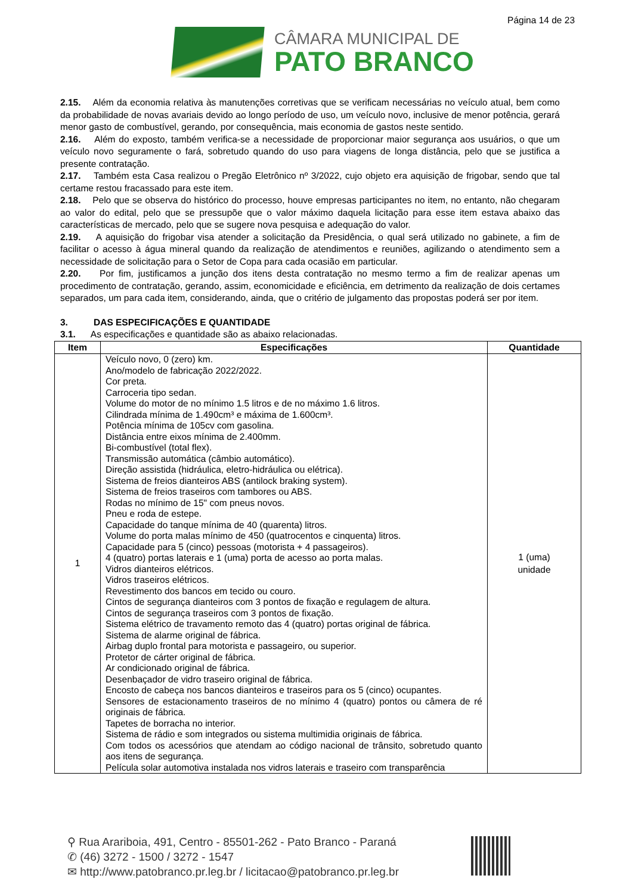Página 14 de 23
CÂMARA MUNICIPAL DE
PATO BRANCO
2.15. Além da economia relativa às manutenções corretivas que se verificam necessárias no veículo atual, bem como da probabilidade de novas avariais devido ao longo período de uso, um veículo novo, inclusive de menor potência, gerará menor gasto de combustível, gerando, por consequência, mais economia de gastos neste sentido.
2.16. Além do exposto, também verifica-se a necessidade de proporcionar maior segurança aos usuários, o que um veículo novo seguramente o fará, sobretudo quando do uso para viagens de longa distância, pelo que se justifica a presente contratação.
2.17. Também esta Casa realizou o Pregão Eletrônico nº 3/2022, cujo objeto era aquisição de frigobar, sendo que tal certame restou fracassado para este item.
2.18. Pelo que se observa do histórico do processo, houve empresas participantes no item, no entanto, não chegaram ao valor do edital, pelo que se pressupõe que o valor máximo daquela licitação para esse item estava abaixo das características de mercado, pelo que se sugere nova pesquisa e adequação do valor.
2.19. A aquisição do frigobar visa atender a solicitação da Presidência, o qual será utilizado no gabinete, a fim de facilitar o acesso à água mineral quando da realização de atendimentos e reuniões, agilizando o atendimento sem a necessidade de solicitação para o Setor de Copa para cada ocasião em particular.
2.20. Por fim, justificamos a junção dos itens desta contratação no mesmo termo a fim de realizar apenas um procedimento de contratação, gerando, assim, economicidade e eficiência, em detrimento da realização de dois certames separados, um para cada item, considerando, ainda, que o critério de julgamento das propostas poderá ser por item.
3. DAS ESPECIFICAÇÕES E QUANTIDADE
3.1. As especificações e quantidade são as abaixo relacionadas.
| Item | Especificações | Quantidade |
| --- | --- | --- |
| 1 | Veículo novo, 0 (zero) km. Ano/modelo de fabricação 2022/2022. Cor preta. Carroceria tipo sedan. Volume do motor de no mínimo 1.5 litros e de no máximo 1.6 litros. Cilindrada mínima de 1.490cm³ e máxima de 1.600cm³. Potência mínima de 105cv com gasolina. Distância entre eixos mínima de 2.400mm. Bi-combustível (total flex). Transmissão automática (câmbio automático). Direção assistida (hidráulica, eletro-hidráulica ou elétrica). Sistema de freios dianteiros ABS (antilock braking system). Sistema de freios traseiros com tambores ou ABS. Rodas no mínimo de 15" com pneus novos. Pneu e roda de estepe. Capacidade do tanque mínima de 40 (quarenta) litros. Volume do porta malas mínimo de 450 (quatrocentos e cinquenta) litros. Capacidade para 5 (cinco) pessoas (motorista + 4 passageiros). 4 (quatro) portas laterais e 1 (uma) porta de acesso ao porta malas. Vidros dianteiros elétricos. Vidros traseiros elétricos. Revestimento dos bancos em tecido ou couro. Cintos de segurança dianteiros com 3 pontos de fixação e regulagem de altura. Cintos de segurança traseiros com 3 pontos de fixação. Sistema elétrico de travamento remoto das 4 (quatro) portas original de fábrica. Sistema de alarme original de fábrica. Airbag duplo frontal para motorista e passageiro, ou superior. Protetor de cárter original de fábrica. Ar condicionado original de fábrica. Desenbaçador de vidro traseiro original de fábrica. Encosto de cabeça nos bancos dianteiros e traseiros para os 5 (cinco) ocupantes. Sensores de estacionamento traseiros de no mínimo 4 (quatro) pontos ou câmera de ré originais de fábrica. Tapetes de borracha no interior. Sistema de rádio e som integrados ou sistema multimidia originais de fábrica. Com todos os acessórios que atendam ao código nacional de trânsito, sobretudo quanto aos itens de segurança. Película solar automotiva instalada nos vidros laterais e traseiro com transparência | 1 (uma) unidade |
⚲ Rua Arariboia, 491, Centro - 85501-262 - Pato Branco - Paraná
✆ (46) 3272 - 1500 / 3272 - 1547
✉ http://www.patobranco.pr.leg.br / licitacao@patobranco.pr.leg.br